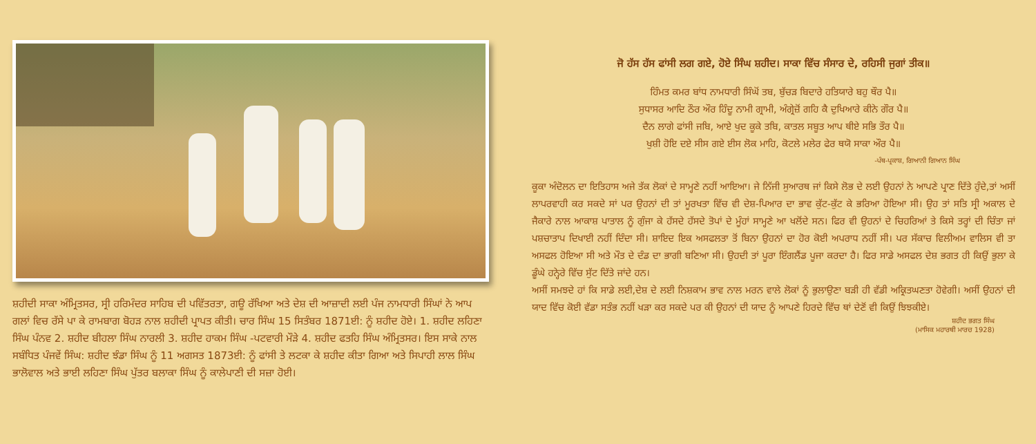ਸ਼ਹੀਦੀ ਸਾਕਾ ਅੰਮ੍ਰਿਤਸਰ, ਸ੍ਰੀ ਹਰਿਮੰਦਰ ਸਾਹਿਬ ਦੀ ਪਵਿੱਤਰਤਾ, ਗਊ ਰੱਖਿਆ ਅਤੇ ਦੇਸ਼ ਦੀ ਆਜ਼ਾਦੀ ਲਈ ਪੰਜ ਨਾਮਧਾਰੀ ਸਿੰਘਾਂ ਨੇ ਆਪ ਗਲਾਂ ਵਿਚ ਰੱਸੇ ਪਾ ਕੇ ਰਾਮਬਾਗ ਬੋਹੜ ਨਾਲ ਸ਼ਹੀਦੀ ਪ੍ਰਾਪਤ ਕੀਤੀ। ਚਾਰ ਸਿੰਘ 15 ਸਿਤੰਬਰ 1871ਈ: ਨੂੰ ਸ਼ਹੀਦ ਹੋਏ। 1. ਸ਼ਹੀਦ ਲਹਿਣਾ ਸਿੰਘ ਪੰਨਵ 2. ਸ਼ਹੀਦ ਬੀਹਲਾ ਸਿੰਘ ਨਾਰਲੀ 3. ਸ਼ਹੀਦ ਹਾਕਮ ਸਿੰਘ -ਪਟਵਾਰੀ ਮੌੜੇ 4. ਸ਼ਹੀਦ ਫਤਹਿ ਸਿੰਘ ਅੰਮ੍ਰਿਤਸਰ। ਇਸ ਸਾਕੇ ਨਾਲ ਸਬੰਧਿਤ ਪੰਜਵੇਂ ਸਿੰਘ: ਸ਼ਹੀਦ ਝੰਡਾ ਸਿੰਘ ਨੂੰ 11 ਅਗਸਤ 1873ਈ: ਨੂੰ ਫਾਂਸੀ ਤੇ ਲਟਕਾ ਕੇ ਸ਼ਹੀਦ ਕੀਤਾ ਗਿਆ ਅਤੇ ਸਿਪਾਹੀ ਲਾਲ ਸਿੰਘ ਭਾਲੋਵਾਲ ਅਤੇ ਭਾਈ ਲਹਿਣਾ ਸਿੰਘ ਪੁੱਤਰ ਬਲਾਕਾ ਸਿੰਘ ਨੂੰ ਕਾਲੇਪਾਣੀ ਦੀ ਸਜ਼ਾ ਹੋਈ।
ਜੋ ਹੱਸ ਹੱਸ ਫਾਂਸੀ ਲਗ ਗਏ, ਹੋਏ ਸਿੰਘ ਸ਼ਹੀਦ। ਸਾਕਾ ਵਿੱਚ ਸੰਸਾਰ ਦੇ, ਰਹਿਸੀ ਜੁਗਾਂ ਤੀਕ॥
ਹਿੰਮਤ ਕਮਰ ਬਾਂਧ ਨਾਮਧਾਰੀ ਸਿੰਘੋਂ ਤਬ, ਬੁੱਚੜ ਬਿਦਾਰੇ ਹਤਿਯਾਰੇ ਬਹੁ ਥੌਰ ਪੈ॥
ਸੁਧਾਸਰ ਆਦਿ ਠੌਰ ਔਰ ਹਿੰਦੂ ਨਾਮੀ ਗ੍ਰਾਮੀ, ਅੰਗ੍ਰੇਜ਼ੋਂ ਗਹਿ ਕੈ ਦੁਖਿਆਰੇ ਕੀਨੇ ਗੌਰ ਪੈ॥
ਦੈਨ ਲਾਗੇ ਫਾਂਸੀ ਜਬਿ, ਆਏ ਖੁਦ ਕੂਕੇ ਤਬਿ, ਕਾਤਲ ਸਬੂਤ ਆਪ ਥੀਏ ਸਭਿ ਤੌਰ ਪੈ॥
ਖੁਸ਼ੀ ਹੋਇ ਦਏ ਸੀਸ ਗਏ ਈਸ ਲੋਕ ਮਾਹਿ, ਕੋਟਲੇ ਮਲੇਰ ਫੇਰ ਥਯੋ ਸਾਕਾ ਔਰ ਪੈ॥
-ਪੰਥ-ਪ੍ਰਕਾਸ਼, ਗਿਆਨੀ ਗਿਆਨ ਸਿੰਘ
ਕੂਕਾ ਅੰਦੋਲਨ ਦਾ ਇਤਿਹਾਸ ਅਜੇ ਤੱਕ ਲੋਕਾਂ ਦੇ ਸਾਮ੍ਹਣੇ ਨਹੀਂ ਆਇਆ। ਜੇ ਨਿੱਜੀ ਸੁਆਰਥ ਜਾਂ ਕਿਸੇ ਲੋਭ ਦੇ ਲਈ ਉਹਨਾਂ ਨੇ ਆਪਣੇ ਪ੍ਰਾਣ ਦਿੱਤੇ ਹੁੰਦੇ,ਤਾਂ ਅਸੀਂ ਲਾਪਰਵਾਹੀ ਕਰ ਸਕਦੇ ਸਾਂ ਪਰ ਉਹਨਾਂ ਦੀ ਤਾਂ ਮੂਰਖਤਾ ਵਿੱਚ ਵੀ ਦੇਸ਼-ਪਿਆਰ ਦਾ ਭਾਵ ਕੁੱਟ-ਕੁੱਟ ਕੇ ਭਰਿਆ ਹੋਇਆ ਸੀ। ਉਹ ਤਾਂ ਸਤਿ ਸ੍ਰੀ ਅਕਾਲ ਦੇ ਜੈਕਾਰੇ ਨਾਲ ਆਕਾਸ਼ ਪਾਤਾਲ ਨੂੰ ਗੁੰਜਾ ਕੇ ਹੱਸਦੇ ਹੱਸਦੇ ਤੋਪਾਂ ਦੇ ਮੂੰਹਾਂ ਸਾਮ੍ਹਣੇ ਆ ਖਲੋਂਦੇ ਸਨ। ਫਿਰ ਵੀ ਉਹਨਾਂ ਦੇ ਚਿਹਰਿਆਂ ਤੇ ਕਿਸੇ ਤਰ੍ਹਾਂ ਦੀ ਚਿੰਤਾ ਜਾਂ ਪਸ਼ਚਾਤਾਪ ਦਿਖਾਈ ਨਹੀਂ ਦਿੰਦਾ ਸੀ। ਸ਼ਾਇਦ ਇਕ ਅਸਫਲਤਾ ਤੋਂ ਬਿਨਾ ਉਹਨਾਂ ਦਾ ਹੋਰ ਕੋਈ ਅਪਰਾਧ ਨਹੀਂ ਸੀ। ਪਰ ਸੱਕਾਚ ਵਿਲੀਅਮ ਵਾਲਿਸ ਵੀ ਤਾ ਅਸਫਲ ਹੋਇਆ ਸੀ ਅਤੇ ਮੌਤ ਦੇ ਦੰਡ ਦਾ ਭਾਗੀ ਬਣਿਆ ਸੀ। ਉਹਦੀ ਤਾਂ ਪੂਰਾ ਇੰਗਲੈਂਡ ਪੂਜਾ ਕਰਦਾ ਹੈ। ਫਿਰ ਸਾਡੇ ਅਸਫਲ ਦੇਸ਼ ਭਗਤ ਹੀ ਕਿਉਂ ਭੁਲਾ ਕੇ ਡੂੰਘੇ ਹਨ੍ਹੇਰੇ ਵਿੱਚ ਸੁੱਟ ਦਿੱਤੇ ਜਾਂਦੇ ਹਨ।
ਅਸੀਂ ਸਮਝਦੇ ਹਾਂ ਕਿ ਸਾਡੇ ਲਈ,ਦੇਸ਼ ਦੇ ਲਈ ਨਿਸ਼ਕਾਮ ਭਾਵ ਨਾਲ ਮਰਨ ਵਾਲੇ ਲੋਕਾਂ ਨੂੰ ਭੁਲਾਉਣਾ ਬੜੀ ਹੀ ਵੱਡੀ ਅਕ੍ਰਿਤਘਣਤਾ ਹੋਵੇਗੀ। ਅਸੀਂ ਉਹਨਾਂ ਦੀ ਯਾਦ ਵਿੱਚ ਕੋਈ ਵੱਡਾ ਸਤੰਭ ਨਹੀਂ ਖੜਾ ਕਰ ਸਕਦੇ ਪਰ ਕੀ ਉਹਨਾਂ ਦੀ ਯਾਦ ਨੂੰ ਆਪਣੇ ਹਿਰਦੇ ਵਿੱਚ ਥਾਂ ਦੇਣੋਂ ਵੀ ਕਿਉਂ ਝਿਝਕੀਏ।
ਸ਼ਹੀਦ ਭਗਤ ਸਿੰਘ
(ਮਾਸਿਕ ਮਹਾਰਥੀ ਮਾਰਚ 1928)